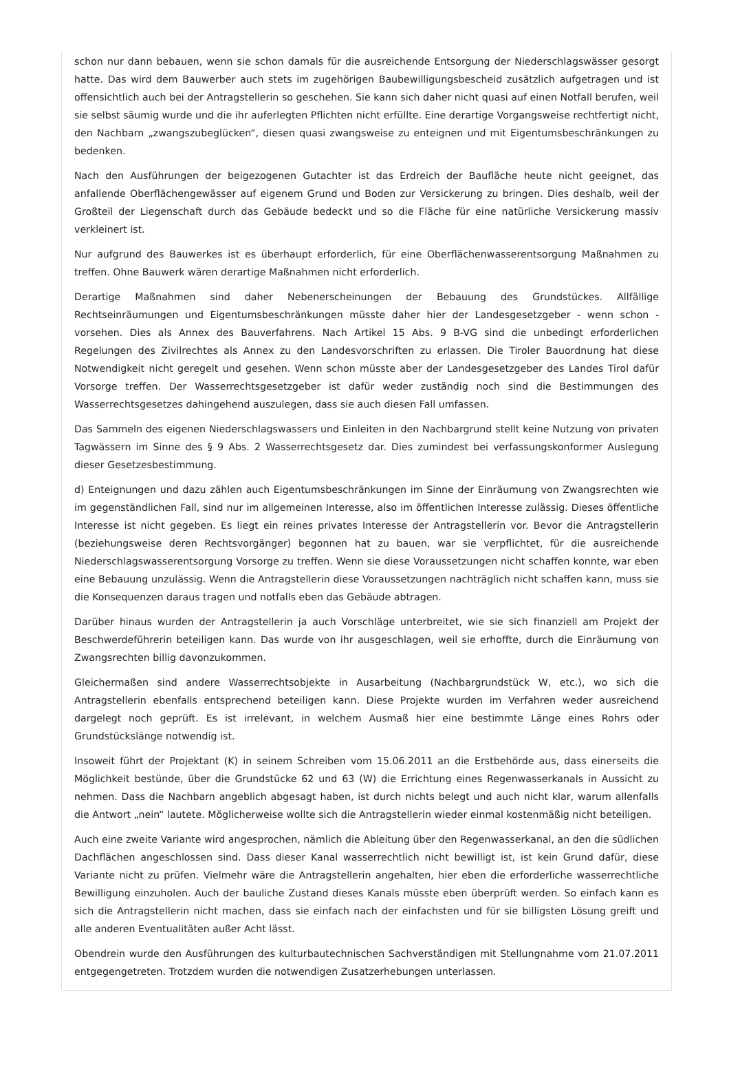schon nur dann bebauen, wenn sie schon damals für die ausreichende Entsorgung der Niederschlagswässer gesorgt hatte. Das wird dem Bauwerber auch stets im zugehörigen Baubewilligungsbescheid zusätzlich aufgetragen und ist offensichtlich auch bei der Antragstellerin so geschehen. Sie kann sich daher nicht quasi auf einen Notfall berufen, weil sie selbst säumig wurde und die ihr auferlegten Pflichten nicht erfüllte. Eine derartige Vorgangsweise rechtfertigt nicht, den Nachbarn „zwangszubeglücken“, diesen quasi zwangsweise zu enteignen und mit Eigentumsbeschränkungen zu bedenken.
Nach den Ausführungen der beigezogenen Gutachter ist das Erdreich der Baufläche heute nicht geeignet, das anfallende Oberflächengewässer auf eigenem Grund und Boden zur Versickerung zu bringen. Dies deshalb, weil der Großteil der Liegenschaft durch das Gebäude bedeckt und so die Fläche für eine natürliche Versickerung massiv verkleinert ist.
Nur aufgrund des Bauwerkes ist es überhaupt erforderlich, für eine Oberflächenwasserentsorgung Maßnahmen zu treffen. Ohne Bauwerk wären derartige Maßnahmen nicht erforderlich.
Derartige Maßnahmen sind daher Nebenerscheinungen der Bebauung des Grundstückes. Allfällige Rechtseinräumungen und Eigentumsbeschränkungen müsste daher hier der Landesgesetzgeber - wenn schon - vorsehen. Dies als Annex des Bauverfahrens. Nach Artikel 15 Abs. 9 B-VG sind die unbedingt erforderlichen Regelungen des Zivilrechtes als Annex zu den Landesvorschriften zu erlassen. Die Tiroler Bauordnung hat diese Notwendigkeit nicht geregelt und gesehen. Wenn schon müsste aber der Landesgesetzgeber des Landes Tirol dafür Vorsorge treffen. Der Wasserrechtsgesetzgeber ist dafür weder zuständig noch sind die Bestimmungen des Wasserrechtsgesetzes dahingehend auszulegen, dass sie auch diesen Fall umfassen.
Das Sammeln des eigenen Niederschlagswassers und Einleiten in den Nachbargrund stellt keine Nutzung von privaten Tagwässern im Sinne des § 9 Abs. 2 Wasserrechtsgesetz dar. Dies zumindest bei verfassungskonformer Auslegung dieser Gesetzesbestimmung.
d) Enteignungen und dazu zählen auch Eigentumsbeschränkungen im Sinne der Einräumung von Zwangsrechten wie im gegenständlichen Fall, sind nur im allgemeinen Interesse, also im öffentlichen Interesse zulässig. Dieses öffentliche Interesse ist nicht gegeben. Es liegt ein reines privates Interesse der Antragstellerin vor. Bevor die Antragstellerin (beziehungsweise deren Rechtsvorgänger) begonnen hat zu bauen, war sie verpflichtet, für die ausreichende Niederschlagswasserentsorgung Vorsorge zu treffen. Wenn sie diese Voraussetzungen nicht schaffen konnte, war eben eine Bebauung unzulässig. Wenn die Antragstellerin diese Voraussetzungen nachträglich nicht schaffen kann, muss sie die Konsequenzen daraus tragen und notfalls eben das Gebäude abtragen.
Darüber hinaus wurden der Antragstellerin ja auch Vorschläge unterbreitet, wie sie sich finanziell am Projekt der Beschwerdeführerin beteiligen kann. Das wurde von ihr ausgeschlagen, weil sie erhoffte, durch die Einräumung von Zwangsrechten billig davonzukommen.
Gleichermaßen sind andere Wasserrechtsobjekte in Ausarbeitung (Nachbargrundstück W, etc.), wo sich die Antragstellerin ebenfalls entsprechend beteiligen kann. Diese Projekte wurden im Verfahren weder ausreichend dargelegt noch geprüft. Es ist irrelevant, in welchem Ausmaß hier eine bestimmte Länge eines Rohrs oder Grundstückslänge notwendig ist.
Insoweit führt der Projektant (K) in seinem Schreiben vom 15.06.2011 an die Erstbehörde aus, dass einerseits die Möglichkeit bestünde, über die Grundstücke 62 und 63 (W) die Errichtung eines Regenwasserkanals in Aussicht zu nehmen. Dass die Nachbarn angeblich abgesagt haben, ist durch nichts belegt und auch nicht klar, warum allenfalls die Antwort „nein“ lautete. Möglicherweise wollte sich die Antragstellerin wieder einmal kostenmäßig nicht beteiligen.
Auch eine zweite Variante wird angesprochen, nämlich die Ableitung über den Regenwasserkanal, an den die südlichen Dachflächen angeschlossen sind. Dass dieser Kanal wasserrechtlich nicht bewilligt ist, ist kein Grund dafür, diese Variante nicht zu prüfen. Vielmehr wäre die Antragstellerin angehalten, hier eben die erforderliche wasserrechtliche Bewilligung einzuholen. Auch der bauliche Zustand dieses Kanals müsste eben überprüft werden. So einfach kann es sich die Antragstellerin nicht machen, dass sie einfach nach der einfachsten und für sie billigsten Lösung greift und alle anderen Eventualitäten außer Acht lässt.
Obendrein wurde den Ausführungen des kulturbautechnischen Sachverständigen mit Stellungnahme vom 21.07.2011 entgegengetreten. Trotzdem wurden die notwendigen Zusatzerhebungen unterlassen.